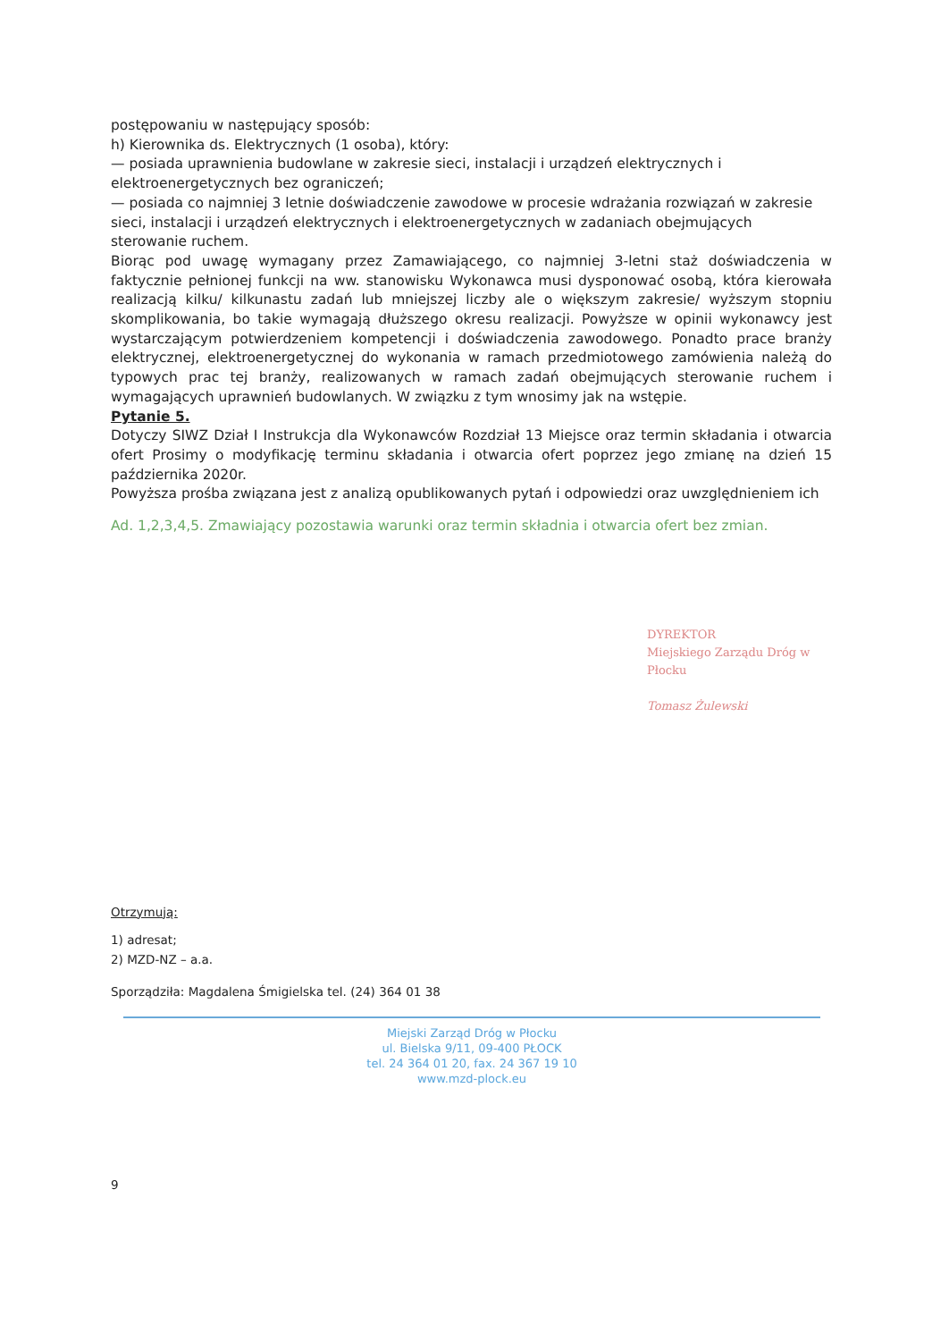postępowaniu w następujący sposób:
h) Kierownika ds. Elektrycznych (1 osoba), który:
— posiada uprawnienia budowlane w zakresie sieci, instalacji i urządzeń elektrycznych i elektroenergetycznych bez ograniczeń;
— posiada co najmniej 3 letnie doświadczenie zawodowe w procesie wdrażania rozwiązań w zakresie sieci, instalacji i urządzeń elektrycznych i elektroenergetycznych w zadaniach obejmujących sterowanie ruchem.
Biorąc pod uwagę wymagany przez Zamawiającego, co najmniej 3-letni staż doświadczenia w faktycznie pełnionej funkcji na ww. stanowisku Wykonawca musi dysponować osobą, która kierowała realizacją kilku/ kilkunastu zadań lub mniejszej liczby ale o większym zakresie/ wyższym stopniu skomplikowania, bo takie wymagają dłuższego okresu realizacji. Powyższe w opinii wykonawcy jest wystarczającym potwierdzeniem kompetencji i doświadczenia zawodowego. Ponadto prace branży elektrycznej, elektroenergetycznej do wykonania w ramach przedmiotowego zamówienia należą do typowych prac tej branży, realizowanych w ramach zadań obejmujących sterowanie ruchem i wymagających uprawnień budowlanych. W związku z tym wnosimy jak na wstępie.
Pytanie 5.
Dotyczy SIWZ Dział I Instrukcja dla Wykonawców Rozdział 13 Miejsce oraz termin składania i otwarcia ofert Prosimy o modyfikację terminu składania i otwarcia ofert poprzez jego zmianę na dzień 15 października 2020r.
Powyższa prośba związana jest z analizą opublikowanych pytań i odpowiedzi oraz uwzględnieniem ich
Ad. 1,2,3,4,5. Zmawiający pozostawia warunki oraz termin składnia i otwarcia ofert bez zmian.
DYREKTOR
Miejskiego Zarządu Dróg w Płocku
Tomasz Żulewski
Otrzymują:
1) adresat;
2) MZD-NZ – a.a.
Sporządziła: Magdalena Śmigielska tel. (24) 364 01 38
Miejski Zarząd Dróg w Płocku
ul. Bielska 9/11, 09-400 PŁOCK
tel. 24 364 01 20, fax. 24 367 19 10
www.mzd-plock.eu
9